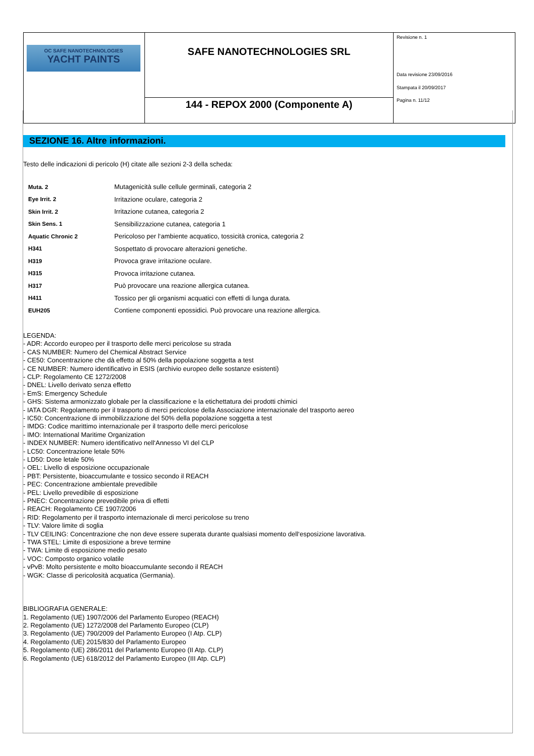| OC SAFE NANOTECHNOLOGIES YACHT PAINTS | SAFE NANOTECHNOLOGIES SRL | Revisione n. 1 Data revisione 23/09/2016 Stampata il 20/09/2017 Pagina n. 11/12 |
| | 144 - REPOX 2000 (Componente A) | |
SEZIONE 16. Altre informazioni.
Testo delle indicazioni di pericolo (H) citate alle sezioni 2-3 della scheda:
| Muta. 2 | Mutagenicità sulle cellule germinali, categoria 2 |
| Eye Irrit. 2 | Irritazione oculare, categoria 2 |
| Skin Irrit. 2 | Irritazione cutanea, categoria 2 |
| Skin Sens. 1 | Sensibilizzazione cutanea, categoria 1 |
| Aquatic Chronic 2 | Pericoloso per l‘ambiente acquatico, tossicità cronica, categoria 2 |
| H341 | Sospettato di provocare alterazioni genetiche. |
| H319 | Provoca grave irritazione oculare. |
| H315 | Provoca irritazione cutanea. |
| H317 | Può provocare una reazione allergica cutanea. |
| H411 | Tossico per gli organismi acquatici con effetti di lunga durata. |
| EUH205 | Contiene componenti epossidici. Può provocare una reazione allergica. |
LEGENDA:
- ADR: Accordo europeo per il trasporto delle merci pericolose su strada
- CAS NUMBER: Numero del Chemical Abstract Service
- CE50: Concentrazione che dà effetto al 50% della popolazione soggetta a test
- CE NUMBER: Numero identificativo in ESIS (archivio europeo delle sostanze esistenti)
- CLP: Regolamento CE 1272/2008
- DNEL: Livello derivato senza effetto
- EmS: Emergency Schedule
- GHS: Sistema armonizzato globale per la classificazione e la etichettatura dei prodotti chimici
- IATA DGR: Regolamento per il trasporto di merci pericolose della Associazione internazionale del trasporto aereo
- IC50: Concentrazione di immobilizzazione del 50% della popolazione soggetta a test
- IMDG: Codice marittimo internazionale per il trasporto delle merci pericolose
- IMO: International Maritime Organization
- INDEX NUMBER: Numero identificativo nell‘Annesso VI del CLP
- LC50: Concentrazione letale 50%
- LD50: Dose letale 50%
- OEL: Livello di esposizione occupazionale
- PBT: Persistente, bioaccumulante e tossico secondo il REACH
- PEC: Concentrazione ambientale prevedibile
- PEL: Livello prevedibile di esposizione
- PNEC: Concentrazione prevedibile priva di effetti
- REACH: Regolamento CE 1907/2006
- RID: Regolamento per il trasporto internazionale di merci pericolose su treno
- TLV: Valore limite di soglia
- TLV CEILING: Concentrazione che non deve essere superata durante qualsiasi momento dell‘esposizione lavorativa.
- TWA STEL: Limite di esposizione a breve termine
- TWA: Limite di esposizione medio pesato
- VOC: Composto organico volatile
- vPvB: Molto persistente e molto bioaccumulante secondo il REACH
- WGK: Classe di pericolosità acquatica (Germania).
BIBLIOGRAFIA GENERALE:
1. Regolamento (UE) 1907/2006 del Parlamento Europeo (REACH)
2. Regolamento (UE) 1272/2008 del Parlamento Europeo (CLP)
3. Regolamento (UE) 790/2009 del Parlamento Europeo (I Atp. CLP)
4. Regolamento (UE) 2015/830 del Parlamento Europeo
5. Regolamento (UE) 286/2011 del Parlamento Europeo (II Atp. CLP)
6. Regolamento (UE) 618/2012 del Parlamento Europeo (III Atp. CLP)